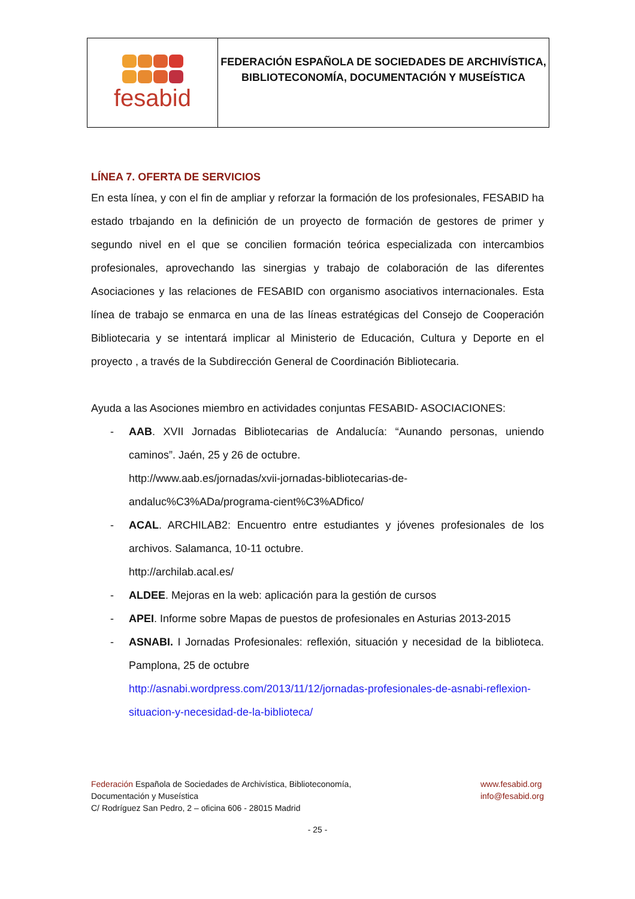fesabid
FEDERACIÓN ESPAÑOLA DE SOCIEDADES DE ARCHIVÍSTICA,
BIBLIOTECONOMÍA, DOCUMENTACIÓN Y MUSEÍSTICA
LÍNEA 7. OFERTA DE SERVICIOS
En esta línea, y con el fin de ampliar y reforzar la formación de los profesionales, FESABID ha estado trbajando en la definición de un proyecto de formación de gestores de primer y segundo nivel en el que se concilien formación teórica especializada con intercambios profesionales, aprovechando las sinergias y trabajo de colaboración de las diferentes Asociaciones y las relaciones de FESABID con organismo asociativos internacionales. Esta línea de trabajo se enmarca en una de las líneas estratégicas del Consejo de Cooperación Bibliotecaria y se intentará implicar al Ministerio de Educación, Cultura y Deporte en el proyecto , a través de la Subdirección General de Coordinación Bibliotecaria.
Ayuda a las Asociones miembro en actividades conjuntas FESABID- ASOCIACIONES:
- AAB. XVII Jornadas Bibliotecarias de Andalucía: “Aunando personas, uniendo caminos”. Jaén, 25 y 26 de octubre.
http://www.aab.es/jornadas/xvii-jornadas-bibliotecarias-de-andaluc%C3%ADa/programa-cient%C3%ADfico/
- ACAL. ARCHILAB2: Encuentro entre estudiantes y jóvenes profesionales de los archivos. Salamanca, 10-11 octubre.
http://archilab.acal.es/
- ALDEE. Mejoras en la web: aplicación para la gestión de cursos
- APEI. Informe sobre Mapas de puestos de profesionales en Asturias 2013-2015
- ASNABI. I Jornadas Profesionales: reflexión, situación y necesidad de la biblioteca. Pamplona, 25 de octubre
http://asnabi.wordpress.com/2013/11/12/jornadas-profesionales-de-asnabi-reflexion-situacion-y-necesidad-de-la-biblioteca/
Federación Española de Sociedades de Archivística, Biblioteconomía,
Documentación y Museística
C/ Rodríguez San Pedro, 2 – oficina 606 - 28015 Madrid
www.fesabid.org
info@fesabid.org
- 25 -